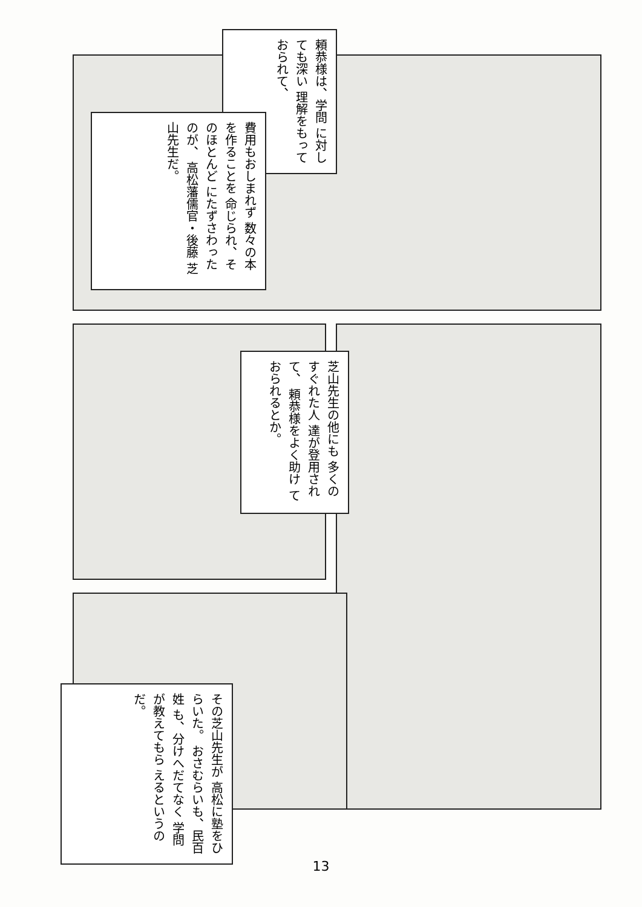頼恭様は、学問 に対しても深い 理解をもって おられて、
費用もおしまれず 数々の本を作ることを 命じられ、そのほとんど にたずさわったのが、 高松藩儒官・後藤 芝山先生だ。
芝山先生の他にも 多くのすぐれた人 達が登用されて、 頼恭様をよく助け ておられるとか。
その芝山先生が 高松に塾をひらいた。 おさむらいも、民百姓 も、分けへだてなく 学問が教えてもら えるというのだ。
13